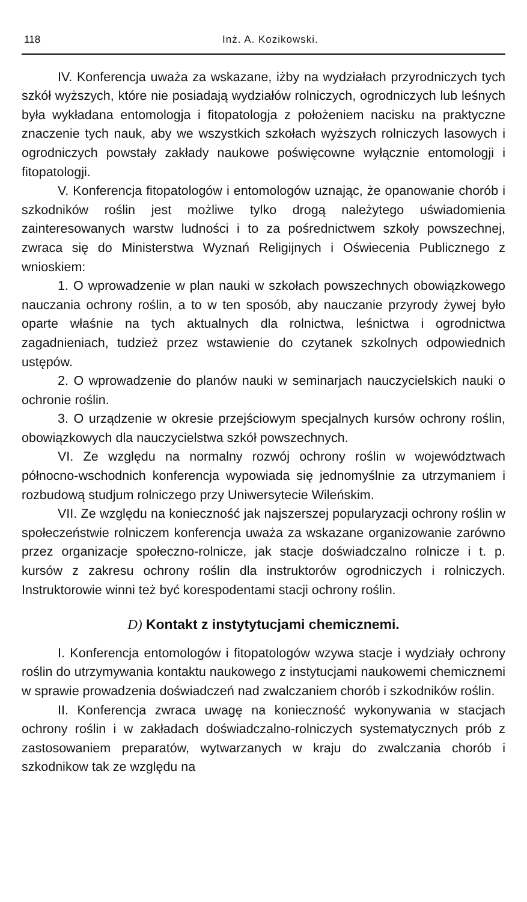118 Inż. A. Kozikowski.
IV. Konferencja uważa za wskazane, iżby na wydziałach przyrodniczych tych szkół wyższych, które nie posiadają wydziałów rolniczych, ogrodniczych lub leśnych była wykładana entomologja i fitopatologja z położeniem nacisku na praktyczne znaczenie tych nauk, aby we wszystkich szkołach wyższych rolniczych lasowych i ogrodniczych powstały zakłady naukowe poświęcowne wyłącznie entomologji i fitopatologji.
V. Konferencja fitopatologów i entomologów uznając, że opanowanie chorób i szkodników roślin jest możliwe tylko drogą należytego uświadomienia zainteresowanych warstw ludności i to za pośrednictwem szkoły powszechnej, zwraca się do Ministerstwa Wyznań Religijnych i Oświecenia Publicznego z wnioskiem:
1. O wprowadzenie w plan nauki w szkołach powszechnych obowiązkowego nauczania ochrony roślin, a to w ten sposób, aby nauczanie przyrody żywej było oparte właśnie na tych aktualnych dla rolnictwa, leśnictwa i ogrodnictwa zagadnieniach, tudzież przez wstawienie do czytanek szkolnych odpowiednich ustępów.
2. O wprowadzenie do planów nauki w seminarjach nauczycielskich nauki o ochronie roślin.
3. O urządzenie w okresie przejściowym specjalnych kursów ochrony roślin, obowiązkowych dla nauczycielstwa szkół powszechnych.
VI. Ze względu na normalny rozwój ochrony roślin w województwach północno-wschodnich konferencja wypowiada się jednomyślnie za utrzymaniem i rozbudową studjum rolniczego przy Uniwersytecie Wileńskim.
VII. Ze względu na konieczność jak najszerszej popularyzacji ochrony roślin w społeczeństwie rolniczem konferencja uważa za wskazane organizowanie zarówno przez organizacje społeczno-rolnicze, jak stacje doświadczalno rolnicze i t. p. kursów z zakresu ochrony roślin dla instruktorów ogrodniczych i rolniczych. Instruktorowie winni też być korespodentami stacji ochrony roślin.
D) Kontakt z instytytucjami chemicznemi.
I. Konferencja entomologów i fitopatologów wzywa stacje i wydziały ochrony roślin do utrzymywania kontaktu naukowego z instytucjami naukowemi chemicznemi w sprawie prowadzenia doświadczeń nad zwalczaniem chorób i szkodników roślin.
II. Konferencja zwraca uwagę na konieczność wykonywania w stacjach ochrony roślin i w zakładach doświadczalno-rolniczych systematycznych prób z zastosowaniem preparatów, wytwarzanych w kraju do zwalczania chorób i szkodnikow tak ze względu na